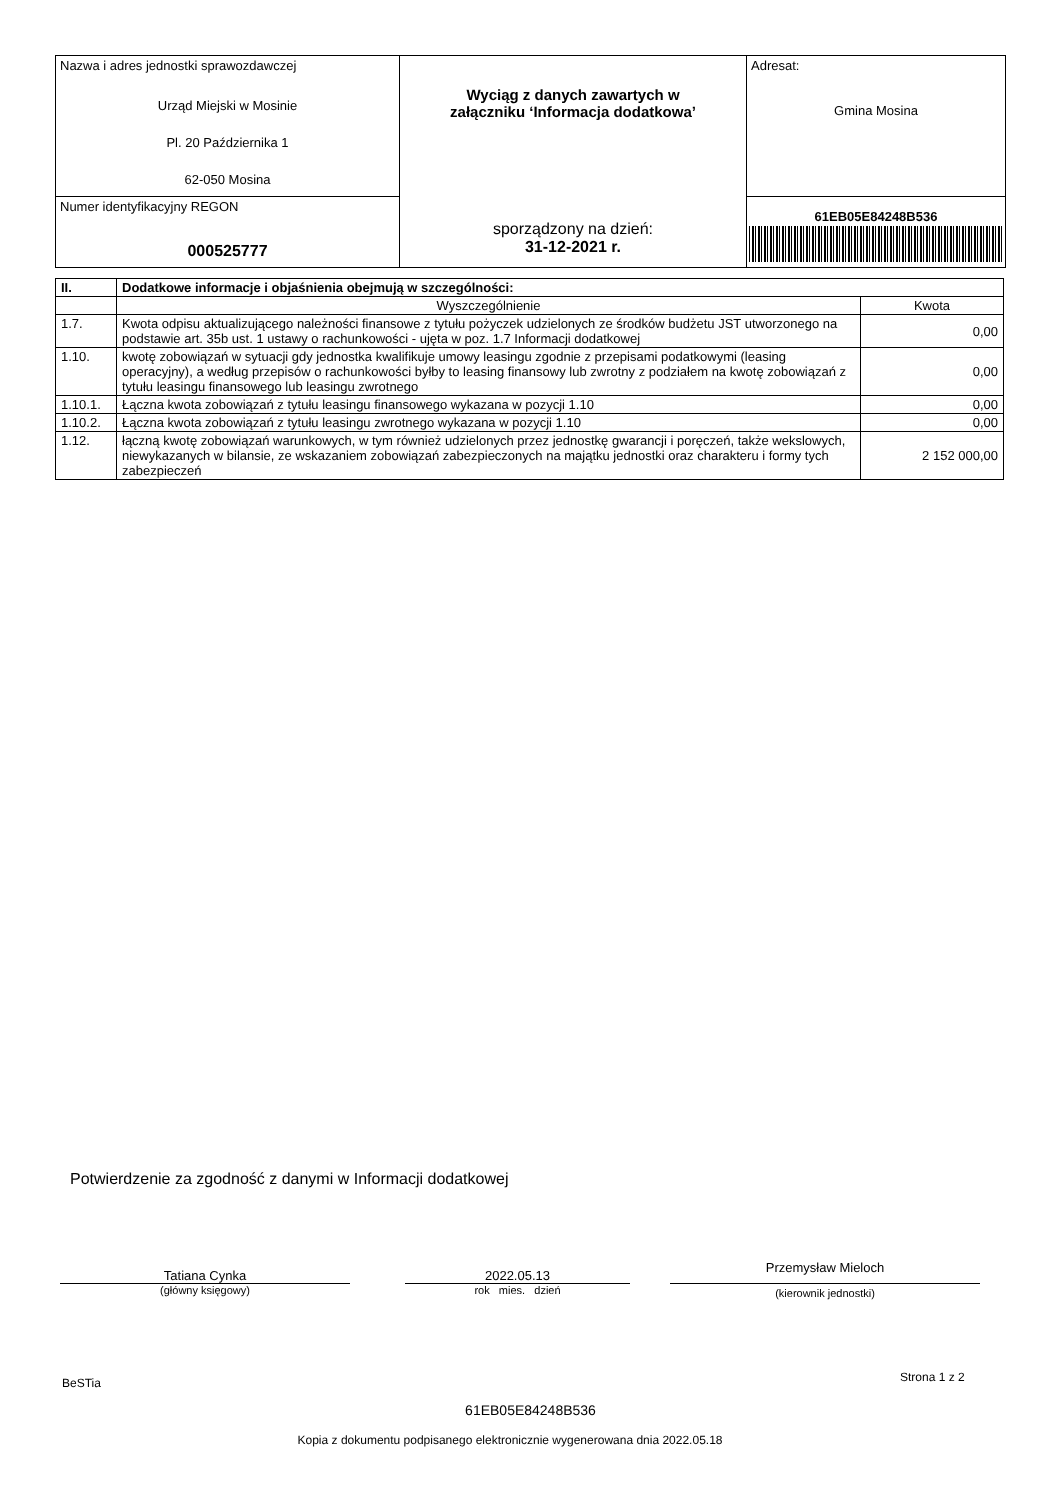| Nazwa i adres jednostki sprawozdawczej Urząd Miejski w Mosinie Pl. 20 Października 1 62-050 Mosina | Wyciąg z danych zawartych w załączniku ‘Informacja dodatkowa’ sporządzony na dzień: 31-12-2021 r. | Adresat: Gmina Mosina |
| Numer identyfikacyjny REGON 000525777 | | 61EB05E84248B536 |
| II. | Dodatkowe informacje i objaśnienia obejmują w szczególności: | |
| --- | --- | --- |
| | Wyszczególnienie | Kwota |
| 1.7. | Kwota odpisu aktualizującego należności finansowe z tytułu pożyczek udzielonych ze środków budżetu JST utworzonego na podstawie art. 35b ust. 1 ustawy o rachunkowości - ujęta w poz. 1.7 Informacji dodatkowej | 0,00 |
| 1.10. | kwotę zobowiązań w sytuacji gdy jednostka kwalifikuje umowy leasingu zgodnie z przepisami podatkowymi (leasing operacyjny), a według przepisów o rachunkowości byłby to leasing finansowy lub zwrotny z podziałem na kwotę zobowiązań z tytułu leasingu finansowego lub leasingu zwrotnego | 0,00 |
| 1.10.1. | Łączna kwota zobowiązań z tytułu leasingu finansowego wykazana w pozycji 1.10 | 0,00 |
| 1.10.2. | Łączna kwota zobowiązań z tytułu leasingu zwrotnego wykazana w pozycji 1.10 | 0,00 |
| 1.12. | łączną kwotę zobowiązań warunkowych, w tym również udzielonych przez jednostkę gwarancji i poręczeń, także wekslowych, niewykazanych w bilansie, ze wskazaniem zobowiązań zabezpieczonych na majątku jednostki oraz charakteru i formy tych zabezpieczeń | 2 152 000,00 |
Potwierdzenie za zgodność z danymi w Informacji dodatkowej
Tatiana Cynka
(główny księgowy)
2022.05.13
rok mies. dzień
Przemysław Mieloch
(kierownik jednostki)
BeSTia Strona 1 z 2
61EB05E84248B536
Kopia z dokumentu podpisanego elektronicznie wygenerowana dnia 2022.05.18